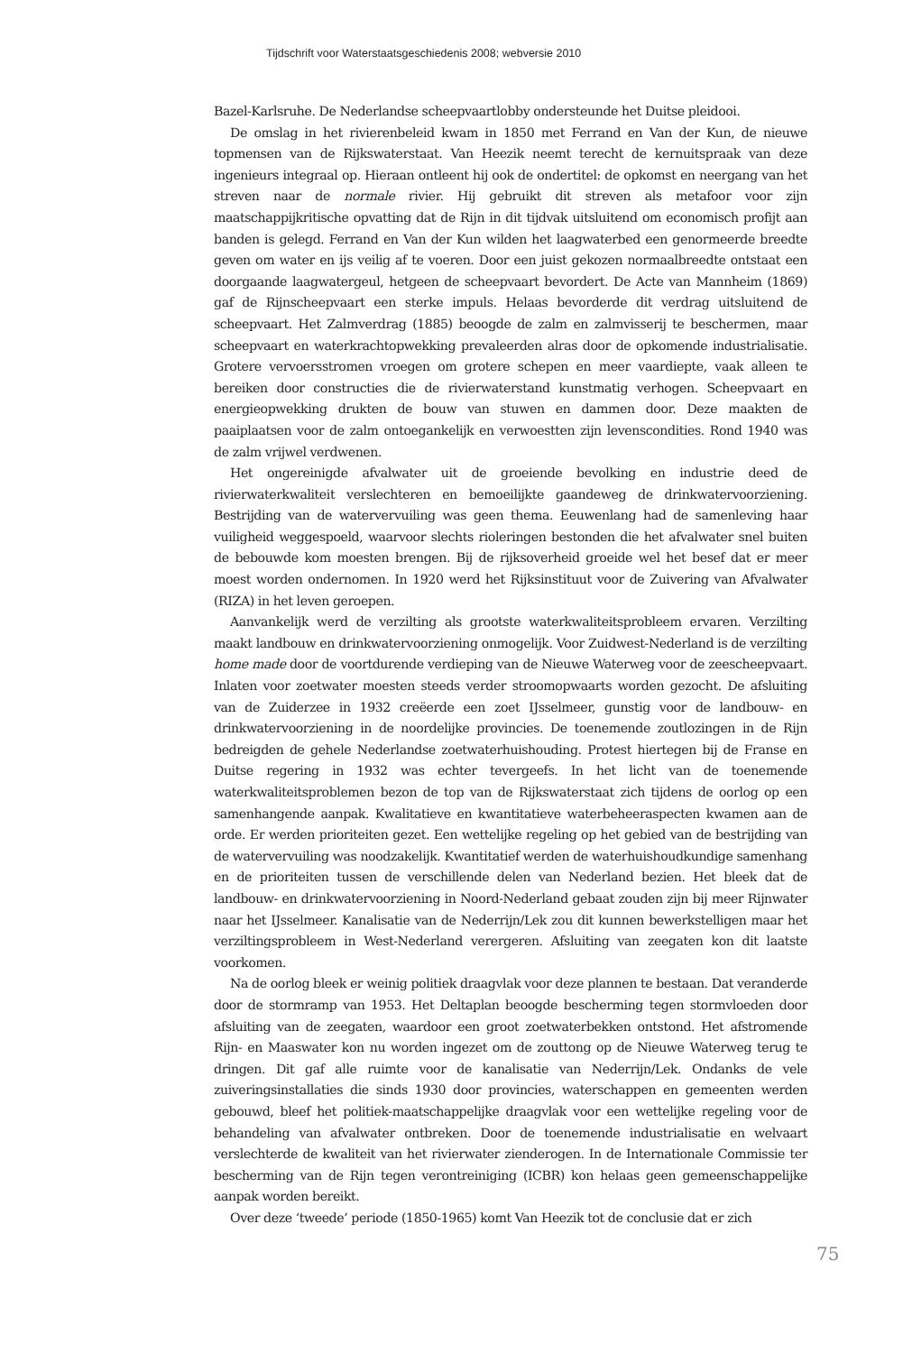Tijdschrift voor Waterstaatsgeschiedenis 2008; webversie 2010
Bazel-Karlsruhe. De Nederlandse scheepvaartlobby ondersteunde het Duitse pleidooi.
De omslag in het rivierenbeleid kwam in 1850 met Ferrand en Van der Kun, de nieuwe topmensen van de Rijkswaterstaat. Van Heezik neemt terecht de kernuitspraak van deze ingenieurs integraal op. Hieraan ontleent hij ook de ondertitel: de opkomst en neergang van het streven naar de normale rivier. Hij gebruikt dit streven als metafoor voor zijn maatschappijkritische opvatting dat de Rijn in dit tijdvak uitsluitend om economisch profijt aan banden is gelegd. Ferrand en Van der Kun wilden het laagwaterbed een genormeerde breedte geven om water en ijs veilig af te voeren. Door een juist gekozen normaalbreedte ontstaat een doorgaande laagwatergeul, hetgeen de scheepvaart bevordert. De Acte van Mannheim (1869) gaf de Rijnscheepvaart een sterke impuls. Helaas bevorderde dit verdrag uitsluitend de scheepvaart. Het Zalmverdrag (1885) beoogde de zalm en zalmvisserij te beschermen, maar scheepvaart en waterkrachtopwekking prevaleerden alras door de opkomende industrialisatie. Grotere vervoersstromen vroegen om grotere schepen en meer vaardiepte, vaak alleen te bereiken door constructies die de rivierwaterstand kunstmatig verhogen. Scheepvaart en energieopwekking drukten de bouw van stuwen en dammen door. Deze maakten de paaiplaatsen voor de zalm ontoegankelijk en verwoestten zijn levenscondities. Rond 1940 was de zalm vrijwel verdwenen.
Het ongereinigde afvalwater uit de groeiende bevolking en industrie deed de rivierwaterkwaliteit verslechteren en bemoeilijkte gaandeweg de drinkwatervoorziening. Bestrijding van de watervervuiling was geen thema. Eeuwenlang had de samenleving haar vuiligheid weggespoeld, waarvoor slechts rioleringen bestonden die het afvalwater snel buiten de bebouwde kom moesten brengen. Bij de rijksoverheid groeide wel het besef dat er meer moest worden ondernomen. In 1920 werd het Rijksinstituut voor de Zuivering van Afvalwater (RIZA) in het leven geroepen.
Aanvankelijk werd de verzilting als grootste waterkwaliteitsprobleem ervaren. Verzilting maakt landbouw en drinkwatervoorziening onmogelijk. Voor Zuidwest-Nederland is de verzilting home made door de voortdurende verdieping van de Nieuwe Waterweg voor de zeescheepvaart. Inlaten voor zoetwater moesten steeds verder stroomopwaarts worden gezocht. De afsluiting van de Zuiderzee in 1932 creëerde een zoet IJsselmeer, gunstig voor de landbouw- en drinkwatervoorziening in de noordelijke provincies. De toenemende zoutlozingen in de Rijn bedreigden de gehele Nederlandse zoetwaterhuishouding. Protest hiertegen bij de Franse en Duitse regering in 1932 was echter tevergeefs. In het licht van de toenemende waterkwaliteitsproblemen bezon de top van de Rijkswaterstaat zich tijdens de oorlog op een samenhangende aanpak. Kwalitatieve en kwantitatieve waterbeheeraspecten kwamen aan de orde. Er werden prioriteiten gezet. Een wettelijke regeling op het gebied van de bestrijding van de watervervuiling was noodzakelijk. Kwantitatief werden de waterhuishoudkundige samenhang en de prioriteiten tussen de verschillende delen van Nederland bezien. Het bleek dat de landbouw- en drinkwatervoorziening in Noord-Nederland gebaat zouden zijn bij meer Rijnwater naar het IJsselmeer. Kanalisatie van de Nederrijn/Lek zou dit kunnen bewerkstelligen maar het verziltingsprobleem in West-Nederland verergeren. Afsluiting van zeegaten kon dit laatste voorkomen.
Na de oorlog bleek er weinig politiek draagvlak voor deze plannen te bestaan. Dat veranderde door de stormramp van 1953. Het Deltaplan beoogde bescherming tegen stormvloeden door afsluiting van de zeegaten, waardoor een groot zoetwaterbekken ontstond. Het afstromende Rijn- en Maaswater kon nu worden ingezet om de zouttong op de Nieuwe Waterweg terug te dringen. Dit gaf alle ruimte voor de kanalisatie van Nederrijn/Lek. Ondanks de vele zuiveringsinstallaties die sinds 1930 door provincies, waterschappen en gemeenten werden gebouwd, bleef het politiek-maatschappelijke draagvlak voor een wettelijke regeling voor de behandeling van afvalwater ontbreken. Door de toenemende industrialisatie en welvaart verslechterde de kwaliteit van het rivierwater zienderogen. In de Internationale Commissie ter bescherming van de Rijn tegen verontreiniging (ICBR) kon helaas geen gemeenschappelijke aanpak worden bereikt.
Over deze ‘tweede’ periode (1850-1965) komt Van Heezik tot de conclusie dat er zich
75